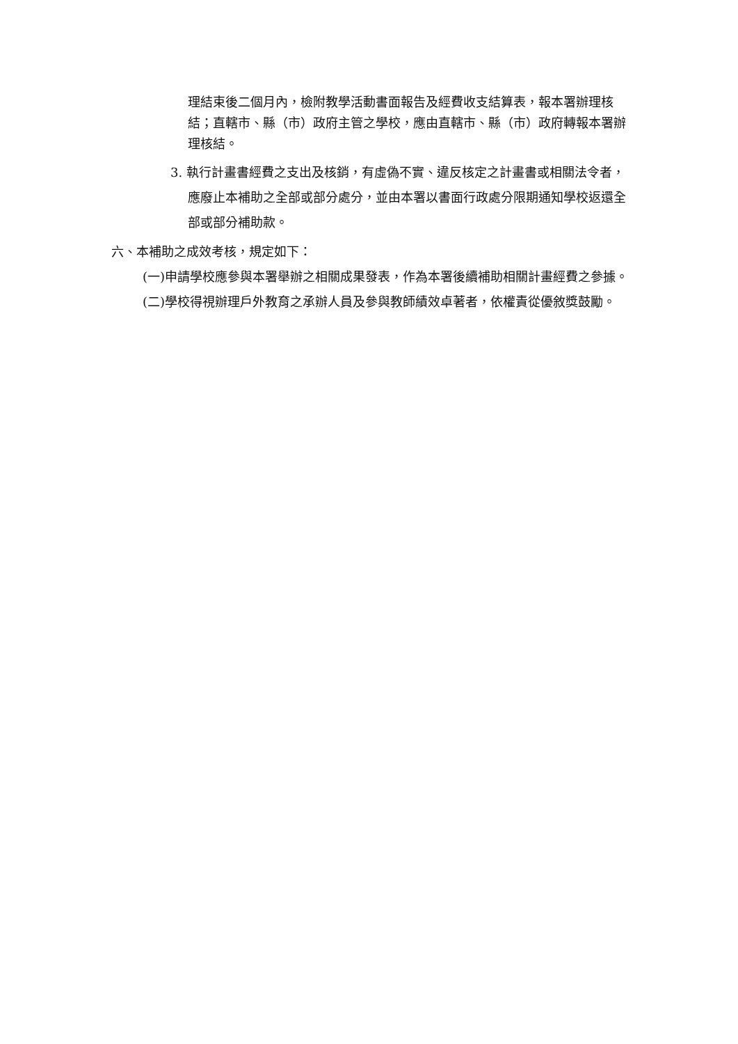理結束後二個月內，檢附教學活動書面報告及經費收支結算表，報本署辦理核結；直轄市、縣（市）政府主管之學校，應由直轄市、縣（市）政府轉報本署辦理核結。
3. 執行計畫書經費之支出及核銷，有虛偽不實、違反核定之計畫書或相關法令者，應廢止本補助之全部或部分處分，並由本署以書面行政處分限期通知學校返還全部或部分補助款。
六、本補助之成效考核，規定如下：
(一)申請學校應參與本署舉辦之相關成果發表，作為本署後續補助相關計畫經費之參據。
(二)學校得視辦理戶外教育之承辦人員及參與教師績效卓著者，依權責從優敘獎鼓勵。